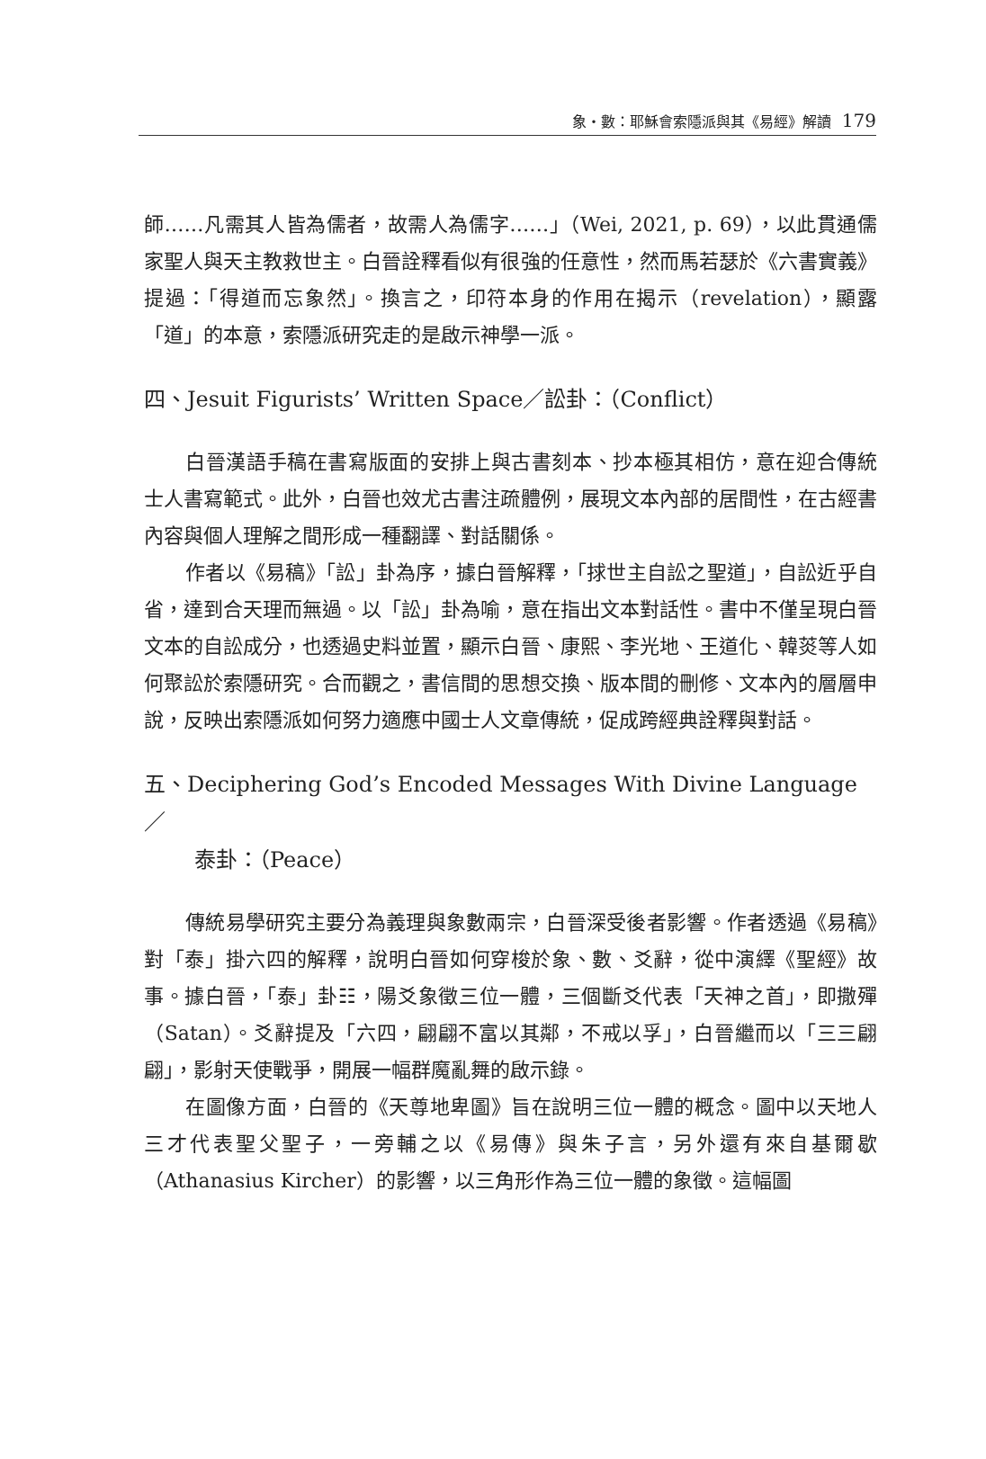象・數：耶穌會索隱派與其《易經》解讀 179
師……凡需其人皆為儒者，故需人為儒字……」（Wei, 2021, p. 69），以此貫通儒家聖人與天主教救世主。白晉詮釋看似有很強的任意性，然而馬若瑟於《六書實義》提過：「得道而忘象然」。換言之，印符本身的作用在揭示（revelation），顯露「道」的本意，索隱派研究走的是啟示神學一派。
四、Jesuit Figurists’ Written Space／訟卦：（Conflict）
白晉漢語手稿在書寫版面的安排上與古書刻本、抄本極其相仿，意在迎合傳統士人書寫範式。此外，白晉也效尤古書注疏體例，展現文本內部的居間性，在古經書內容與個人理解之間形成一種翻譯、對話關係。
作者以《易稿》「訟」卦為序，據白晉解釋，「捄世主自訟之聖道」，自訟近乎自省，達到合天理而無過。以「訟」卦為喻，意在指出文本對話性。書中不僅呈現白晉文本的自訟成分，也透過史料並置，顯示白晉、康熙、李光地、王道化、韓菼等人如何聚訟於索隱研究。合而觀之，書信間的思想交換、版本間的刪修、文本內的層層申說，反映出索隱派如何努力適應中國士人文章傳統，促成跨經典詮釋與對話。
五、Deciphering God’s Encoded Messages With Divine Language／
泰卦：（Peace）
傳統易學研究主要分為義理與象數兩宗，白晉深受後者影響。作者透過《易稿》對「泰」掛六四的解釋，說明白晉如何穿梭於象、數、爻辭，從中演繹《聖經》故事。據白晉，「泰」卦☷，陽爻象徵三位一體，三個斷爻代表「天神之首」，即撒殫（Satan）。爻辭提及「六四，翩翩不富以其鄰，不戒以孚」，白晉繼而以「三三翩翩」，影射天使戰爭，開展一幅群魔亂舞的啟示錄。
在圖像方面，白晉的《天尊地卑圖》旨在說明三位一體的概念。圖中以天地人三才代表聖父聖子，一旁輔之以《易傳》與朱子言，另外還有來自基爾歇（Athanasius Kircher）的影響，以三角形作為三位一體的象徵。這幅圖